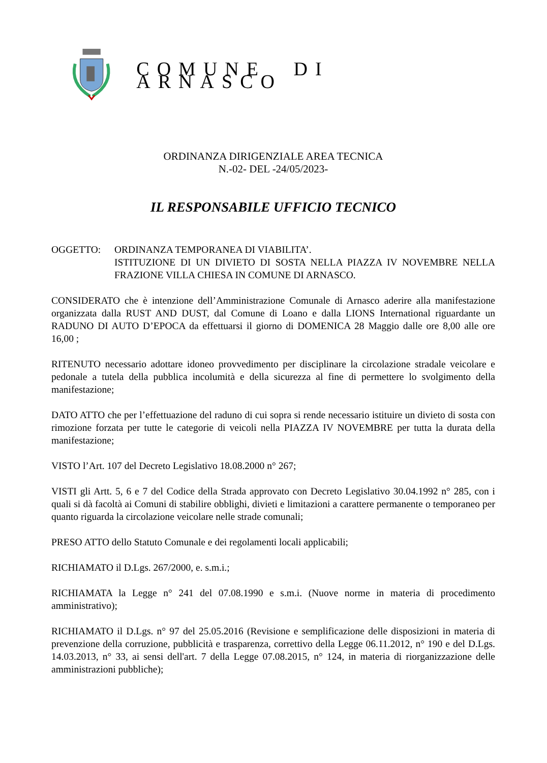COMUNE DI ARNASCO
ORDINANZA DIRIGENZIALE AREA TECNICA
N.-02- DEL -24/05/2023-
IL RESPONSABILE UFFICIO TECNICO
OGGETTO: ORDINANZA TEMPORANEA DI VIABILITA’.
ISTITUZIONE DI UN DIVIETO DI SOSTA NELLA PIAZZA IV NOVEMBRE NELLA FRAZIONE VILLA CHIESA IN COMUNE DI ARNASCO.
CONSIDERATO che è intenzione dell’Amministrazione Comunale di Arnasco aderire alla manifestazione organizzata dalla RUST AND DUST, dal Comune di Loano e dalla LIONS International riguardante un RADUNO DI AUTO D’EPOCA da effettuarsi il giorno di DOMENICA 28 Maggio dalle ore 8,00 alle ore 16,00 ;
RITENUTO necessario adottare idoneo provvedimento per disciplinare la circolazione stradale veicolare e pedonale a tutela della pubblica incolumità e della sicurezza al fine di permettere lo svolgimento della manifestazione;
DATO ATTO che per l’effettuazione del raduno di cui sopra si rende necessario istituire un divieto di sosta con rimozione forzata per tutte le categorie di veicoli nella PIAZZA IV NOVEMBRE per tutta la durata della manifestazione;
VISTO l’Art. 107 del Decreto Legislativo 18.08.2000 n° 267;
VISTI gli Artt. 5, 6 e 7 del Codice della Strada approvato con Decreto Legislativo 30.04.1992 n° 285, con i quali si dà facoltà ai Comuni di stabilire obblighi, divieti e limitazioni a carattere permanente o temporaneo per quanto riguarda la circolazione veicolare nelle strade comunali;
PRESO ATTO dello Statuto Comunale e dei regolamenti locali applicabili;
RICHIAMATO il D.Lgs. 267/2000, e. s.m.i.;
RICHIAMATA la Legge n° 241 del 07.08.1990 e s.m.i. (Nuove norme in materia di procedimento amministrativo);
RICHIAMATO il D.Lgs. n° 97 del 25.05.2016 (Revisione e semplificazione delle disposizioni in materia di prevenzione della corruzione, pubblicità e trasparenza, correttivo della Legge 06.11.2012, n° 190 e del D.Lgs. 14.03.2013, n° 33, ai sensi dell'art. 7 della Legge 07.08.2015, n° 124, in materia di riorganizzazione delle amministrazioni pubbliche);